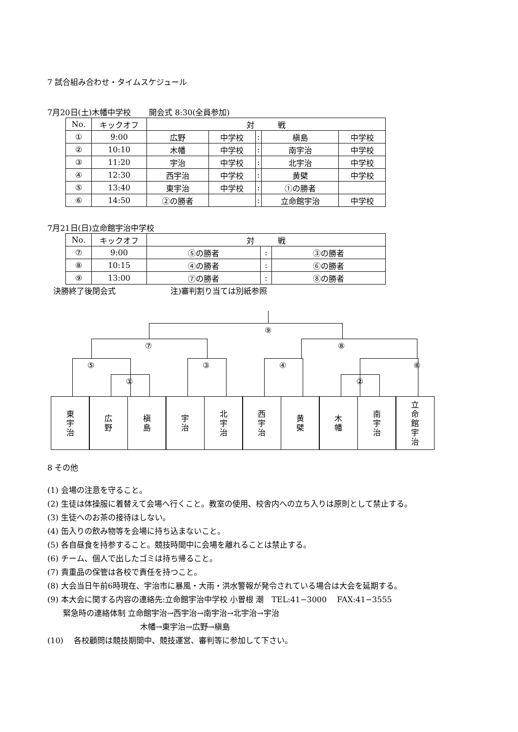7 試合組み合わせ・タイムスケジュール
7月20日(土)木幡中学校　　 開会式 8:30(全員参加)
| No. | キックオフ | 対 戦 | | | | |
| ① | 9:00 | 広野 | 中学校 | : | 槇島 | 中学校 |
| ② | 10:10 | 木幡 | 中学校 | : | 南宇治 | 中学校 |
| ③ | 11:20 | 宇治 | 中学校 | : | 北宇治 | 中学校 |
| ④ | 12:30 | 西宇治 | 中学校 | : | 黄檗 | 中学校 |
| ⑤ | 13:40 | 東宇治 | 中学校 | : | ①の勝者 | |
| ⑥ | 14:50 | ②の勝者 | | : | 立命館宇治 | 中学校 |
7月21日(日)立命館宇治中学校
| No. | キックオフ | 対 戦 | | |
| ⑦ | 9:00 | ⑤の勝者 | : | ③の勝者 |
| ⑧ | 10:15 | ④の勝者 | : | ⑥の勝者 |
| ⑨ | 13:00 | ⑦の勝者 | : | ⑧の勝者 |
決勝終了後閉会式　　　　　　　注)審判割り当ては別紙参照
⑨
⑦ ⑧
⑤ ③ ④ ⑥
① ②
東
宇
治
広
野
槇
島
宇
治
北
宇
治
西
宇
治
黄
檗
木
幡
南
宇
治
立
命
館
宇
治
8 その他
(1) 会場の注意を守ること。
(2) 生徒は体操服に着替えて会場へ行くこと。教室の使用、校舎内への立ち入りは原則として禁止する。
(3) 生徒へのお茶の接待はしない。
(4) 缶入りの飲み物等を会場に持ち込まないこと。
(5) 各自昼食を持参すること。競技時間中に会場を離れることは禁止する。
(6) チーム、個人で出したゴミは持ち帰ること。
(7) 貴重品の保管は各校で責任を持つこと。
(8) 大会当日午前6時現在、宇治市に暴風・大雨・洪水警報が発令されている場合は大会を延期する。
(9) 本大会に関する内容の連絡先:立命館宇治中学校 小曽根 潮　TEL:41−3000　 FAX:41−3555
　　緊急時の連絡体制 立命館宇治→西宇治→南宇治→北宇治→宇治
木幡→東宇治→広野→槇島
(10)　 各校顧問は競技期間中、競技運営、審判等に参加して下さい。